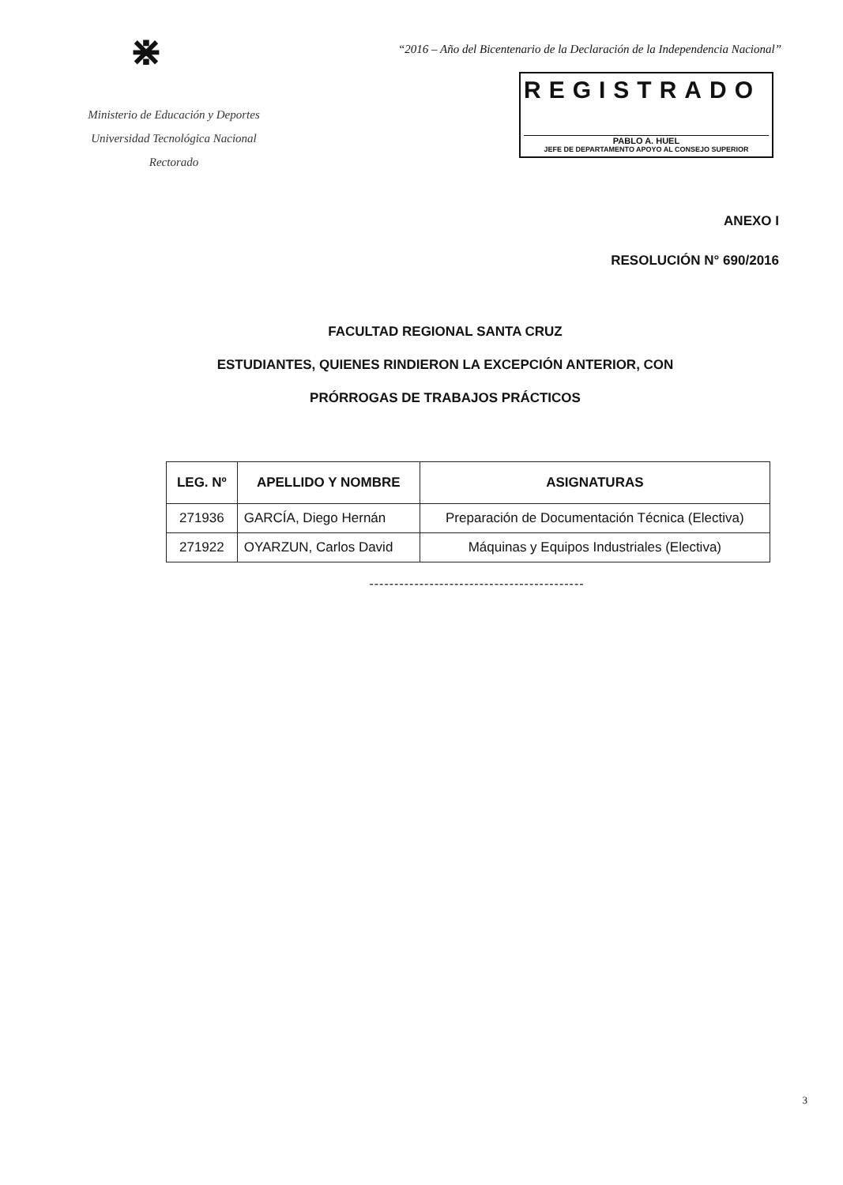⋇
Ministerio de Educación y Deportes
Universidad Tecnológica Nacional
Rectorado
“2016 – Año del Bicentenario de la Declaración de la Independencia Nacional”
REGISTRADO
PABLO A. HUEL
JEFE DE DEPARTAMENTO APOYO AL CONSEJO SUPERIOR
ANEXO I
RESOLUCIÓN N° 690/2016
FACULTAD REGIONAL SANTA CRUZ
ESTUDIANTES, QUIENES RINDIERON LA EXCEPCIÓN ANTERIOR, CON
PRÓRROGAS DE TRABAJOS PRÁCTICOS
| LEG. Nº | APELLIDO Y NOMBRE | ASIGNATURAS |
| --- | --- | --- |
| 271936 | GARCÍA, Diego Hernán | Preparación de Documentación Técnica (Electiva) |
| 271922 | OYARZUN, Carlos David | Máquinas y Equipos Industriales (Electiva) |
-------------------------------------------
3